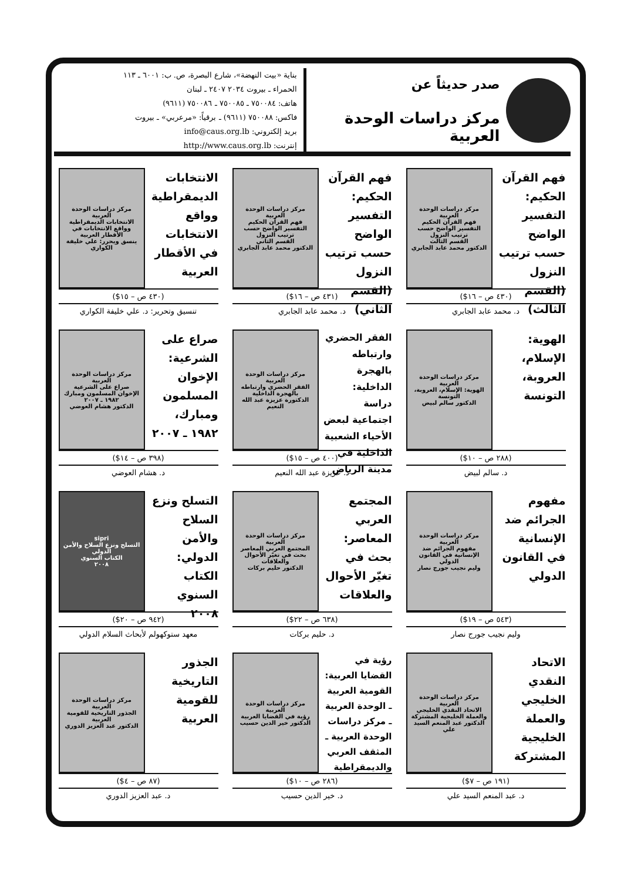صدر حديثاً عن
مركز دراسات الوحدة العربية
بناية «بيت النهضة»، شارع البصرة، ص. ب: ٦٠٠١ ـ ١١٣
الحمراء ـ بيروت ٢٠٣٤ ٢٤٠٧ ـ لبنان
هاتف: ٧٥٠٠٨٤ ـ ٧٥٠٠٨٥ ـ ٧٥٠٠٨٦ (٩٦١١)
فاكس: ٧٥٠٠٨٨ (٩٦١١) ـ برقياً: «مرعربي» ـ بيروت
بريد إلكتروني: info@caus.org.lb
إنترنت: http://www.caus.org.lb
فهم القرآن الحكيم: التفسير الواضح حسب ترتيب النزول (القسم الثالث)
مركز دراسات الوحدة العربية
فهم القرآن الحكيم
التفسير الواضح حسب ترتيب النزول
القسم الثالث
الدكتور محمد عابد الجابري
(٤٣٠ ص – ١٦$)
د. محمد عابد الجابري
فهم القرآن الحكيم: التفسير الواضح حسب ترتيب النزول (القسم الثاني)
مركز دراسات الوحدة العربية
فهم القرآن الحكيم
التفسير الواضح حسب ترتيب النزول
القسم الثاني
الدكتور محمد عابد الجابري
(٤٣١ ص – ١٦$)
د. محمد عابد الجابري
الانتخابات الديمقراطية وواقع الانتخابات في الأقطار العربية
مركز دراسات الوحدة العربية
الانتخابات الديمقراطية وواقع الانتخابات في الأقطار العربية
ينسق ويحرر: علي خليفة الكواري
(٤٣٠ ص – ١٥$)
تنسيق وتحرير: د. علي خليفة الكواري
الهوية: الإسلام، العروبة، التونسة
مركز دراسات الوحدة العربية
الهوية: الإسلام، العروبة، التونسة
الدكتور سالم لبيض
(٢٨٨ ص – ١٠$)
د. سالم لبيض
الفقر الحضري وارتباطه بالهجرة الداخلية: دراسة اجتماعية لبعض الأحياء الشعبية الداخلية في مدينة الرياض
مركز دراسات الوحدة العربية
الفقر الحضري وارتباطه بالهجرة الداخلية
الدكتورة عزيزة عبد الله النعيم
(٤٠٠ ص – ١٥$)
د. عزيزة عبد الله النعيم
صراع على الشرعية: الإخوان المسلمون ومبارك، ١٩٨٢ ـ ٢٠٠٧
مركز دراسات الوحدة العربية
صراع على الشرعية
الإخوان المسلمون ومبارك ١٩٨٢ ـ ٢٠٠٧
الدكتور هشام العوضي
(٣٩٨ ص – ١٤$)
د. هشام العوضي
مفهوم الجرائم ضد الإنسانية في القانون الدولي
مركز دراسات الوحدة العربية
مفهوم الجرائم ضد الإنسانية في القانون الدولي
وليم نجيب جورج نصار
(٥٤٣ ص – ١٩$)
وليم نجيب جورج نصار
المجتمع العربي المعاصر: بحث في تغيّر الأحوال والعلاقات
مركز دراسات الوحدة العربية
المجتمع العربي المعاصر
بحث في تغيّر الأحوال والعلاقات
الدكتور حليم بركات
(٦٣٨ ص – ٢٢$)
د. حليم بركات
التسلح ونزع السلاح والأمن الدولي: الكتاب السنوي ٢٠٠٨
sipri
التسلح ونزع السلاح والأمن الدولي
الكتاب السنوي
٢٠٠٨
(٩٤٢ ص – ٢٠$)
معهد ستوكهولم لأبحاث السلام الدولي
الاتحاد النقدي الخليجي والعملة الخليجية المشتركة
مركز دراسات الوحدة العربية
الاتحاد النقدي الخليجي والعملة الخليجية المشتركة
الدكتور عبد المنعم السيد علي
(١٩١ ص – ٧$)
د. عبد المنعم السيد علي
رؤية في القضايا العربية: القومية العربية ـ الوحدة العربية ـ مركز دراسات الوحدة العربية ـ المثقف العربي والديمقراطية
مركز دراسات الوحدة العربية
رؤية في القضايا العربية
الدكتور خير الدين حسيب
(٢٨٦ ص – ١٠$)
د. خير الدين حسيب
الجذور التاريخية للقومية العربية
مركز دراسات الوحدة العربية
الجذور التاريخية للقومية العربية
الدكتور عبد العزيز الدوري
(٨٧ ص – ٤$)
د. عبد العزيز الدوري